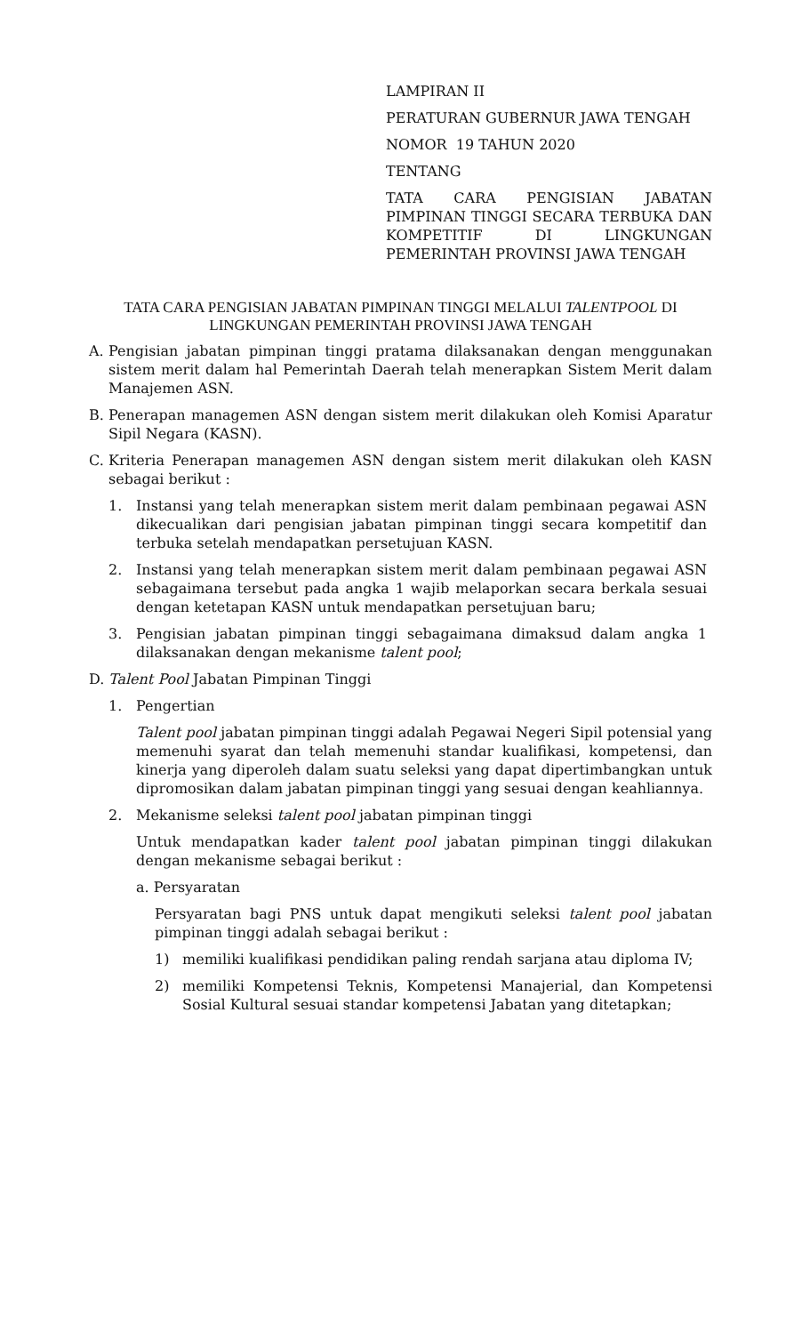LAMPIRAN II
PERATURAN GUBERNUR JAWA TENGAH
NOMOR 19 TAHUN 2020
TENTANG
TATA CARA PENGISIAN JABATAN PIMPINAN TINGGI SECARA TERBUKA DAN KOMPETITIF DI LINGKUNGAN PEMERINTAH PROVINSI JAWA TENGAH
TATA CARA PENGISIAN JABATAN PIMPINAN TINGGI MELALUI TALENTPOOL DI LINGKUNGAN PEMERINTAH PROVINSI JAWA TENGAH
A. Pengisian jabatan pimpinan tinggi pratama dilaksanakan dengan menggunakan sistem merit dalam hal Pemerintah Daerah telah menerapkan Sistem Merit dalam Manajemen ASN.
B. Penerapan managemen ASN dengan sistem merit dilakukan oleh Komisi Aparatur Sipil Negara (KASN).
C. Kriteria Penerapan managemen ASN dengan sistem merit dilakukan oleh KASN sebagai berikut :
1. Instansi yang telah menerapkan sistem merit dalam pembinaan pegawai ASN dikecualikan dari pengisian jabatan pimpinan tinggi secara kompetitif dan terbuka setelah mendapatkan persetujuan KASN.
2. Instansi yang telah menerapkan sistem merit dalam pembinaan pegawai ASN sebagaimana tersebut pada angka 1 wajib melaporkan secara berkala sesuai dengan ketetapan KASN untuk mendapatkan persetujuan baru;
3. Pengisian jabatan pimpinan tinggi sebagaimana dimaksud dalam angka 1 dilaksanakan dengan mekanisme talent pool;
D. Talent Pool Jabatan Pimpinan Tinggi
1. Pengertian
Talent pool jabatan pimpinan tinggi adalah Pegawai Negeri Sipil potensial yang memenuhi syarat dan telah memenuhi standar kualifikasi, kompetensi, dan kinerja yang diperoleh dalam suatu seleksi yang dapat dipertimbangkan untuk dipromosikan dalam jabatan pimpinan tinggi yang sesuai dengan keahliannya.
2. Mekanisme seleksi talent pool jabatan pimpinan tinggi
Untuk mendapatkan kader talent pool jabatan pimpinan tinggi dilakukan dengan mekanisme sebagai berikut :
a. Persyaratan
Persyaratan bagi PNS untuk dapat mengikuti seleksi talent pool jabatan pimpinan tinggi adalah sebagai berikut :
1) memiliki kualifikasi pendidikan paling rendah sarjana atau diploma IV;
2) memiliki Kompetensi Teknis, Kompetensi Manajerial, dan Kompetensi Sosial Kultural sesuai standar kompetensi Jabatan yang ditetapkan;